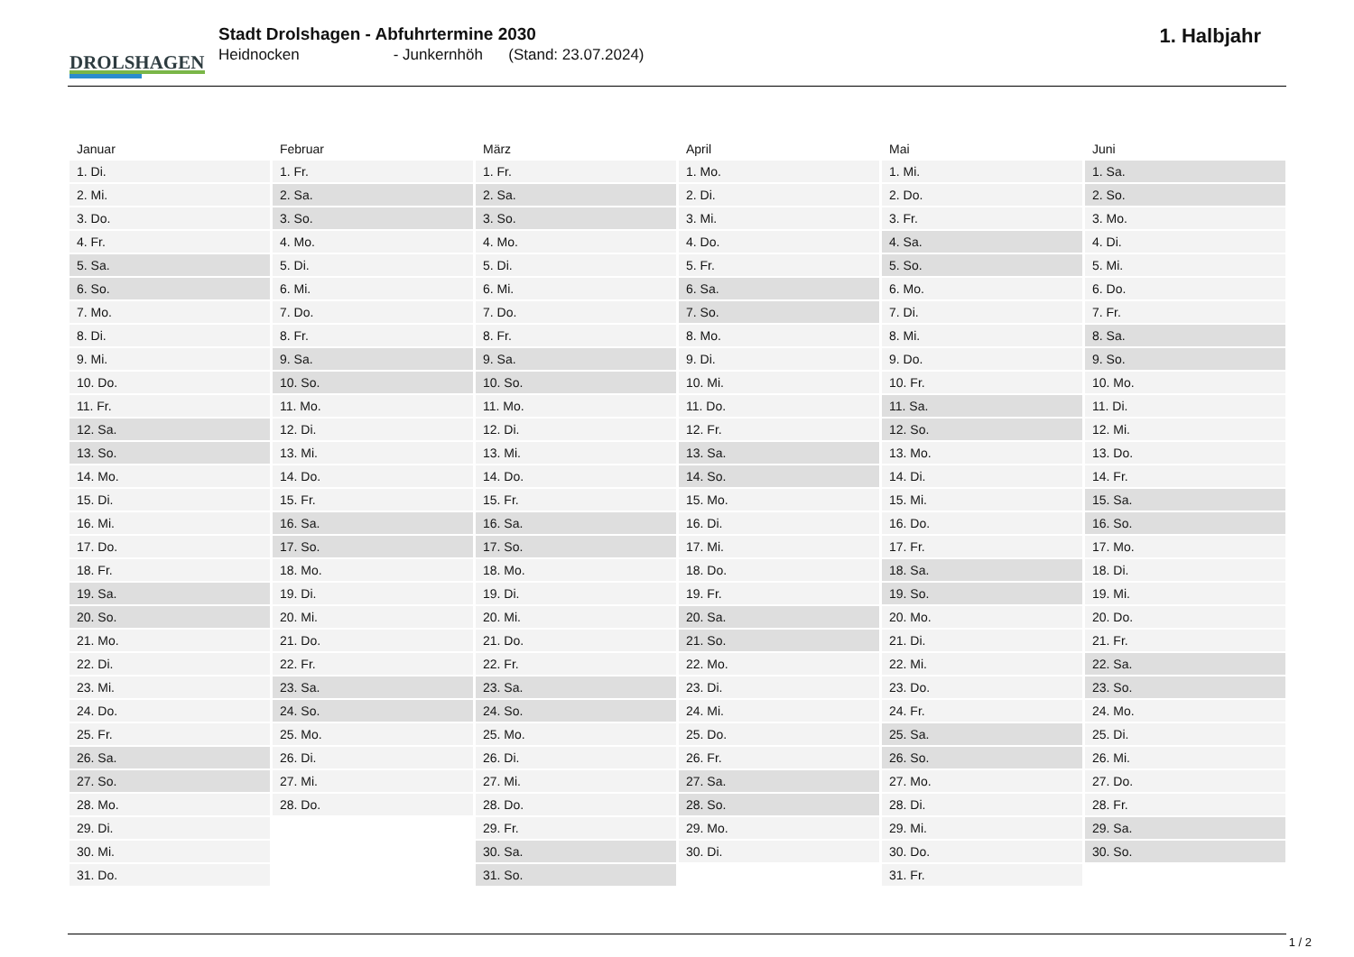DROLSHAGEN
Stadt Drolshagen - Abfuhrtermine 2030
Heidnocken - Junkernhöh (Stand: 23.07.2024)
1. Halbjahr
| Januar | Februar | März | April | Mai | Juni |
| --- | --- | --- | --- | --- | --- |
| 1. Di. | 1. Fr. | 1. Fr. | 1. Mo. | 1. Mi. | 1. Sa. |
| 2. Mi. | 2. Sa. | 2. Sa. | 2. Di. | 2. Do. | 2. So. |
| 3. Do. | 3. So. | 3. So. | 3. Mi. | 3. Fr. | 3. Mo. |
| 4. Fr. | 4. Mo. | 4. Mo. | 4. Do. | 4. Sa. | 4. Di. |
| 5. Sa. | 5. Di. | 5. Di. | 5. Fr. | 5. So. | 5. Mi. |
| 6. So. | 6. Mi. | 6. Mi. | 6. Sa. | 6. Mo. | 6. Do. |
| 7. Mo. | 7. Do. | 7. Do. | 7. So. | 7. Di. | 7. Fr. |
| 8. Di. | 8. Fr. | 8. Fr. | 8. Mo. | 8. Mi. | 8. Sa. |
| 9. Mi. | 9. Sa. | 9. Sa. | 9. Di. | 9. Do. | 9. So. |
| 10. Do. | 10. So. | 10. So. | 10. Mi. | 10. Fr. | 10. Mo. |
| 11. Fr. | 11. Mo. | 11. Mo. | 11. Do. | 11. Sa. | 11. Di. |
| 12. Sa. | 12. Di. | 12. Di. | 12. Fr. | 12. So. | 12. Mi. |
| 13. So. | 13. Mi. | 13. Mi. | 13. Sa. | 13. Mo. | 13. Do. |
| 14. Mo. | 14. Do. | 14. Do. | 14. So. | 14. Di. | 14. Fr. |
| 15. Di. | 15. Fr. | 15. Fr. | 15. Mo. | 15. Mi. | 15. Sa. |
| 16. Mi. | 16. Sa. | 16. Sa. | 16. Di. | 16. Do. | 16. So. |
| 17. Do. | 17. So. | 17. So. | 17. Mi. | 17. Fr. | 17. Mo. |
| 18. Fr. | 18. Mo. | 18. Mo. | 18. Do. | 18. Sa. | 18. Di. |
| 19. Sa. | 19. Di. | 19. Di. | 19. Fr. | 19. So. | 19. Mi. |
| 20. So. | 20. Mi. | 20. Mi. | 20. Sa. | 20. Mo. | 20. Do. |
| 21. Mo. | 21. Do. | 21. Do. | 21. So. | 21. Di. | 21. Fr. |
| 22. Di. | 22. Fr. | 22. Fr. | 22. Mo. | 22. Mi. | 22. Sa. |
| 23. Mi. | 23. Sa. | 23. Sa. | 23. Di. | 23. Do. | 23. So. |
| 24. Do. | 24. So. | 24. So. | 24. Mi. | 24. Fr. | 24. Mo. |
| 25. Fr. | 25. Mo. | 25. Mo. | 25. Do. | 25. Sa. | 25. Di. |
| 26. Sa. | 26. Di. | 26. Di. | 26. Fr. | 26. So. | 26. Mi. |
| 27. So. | 27. Mi. | 27. Mi. | 27. Sa. | 27. Mo. | 27. Do. |
| 28. Mo. | 28. Do. | 28. Do. | 28. So. | 28. Di. | 28. Fr. |
| 29. Di. | | 29. Fr. | 29. Mo. | 29. Mi. | 29. Sa. |
| 30. Mi. | | 30. Sa. | 30. Di. | 30. Do. | 30. So. |
| 31. Do. | | 31. So. | | 31. Fr. | |
1 / 2